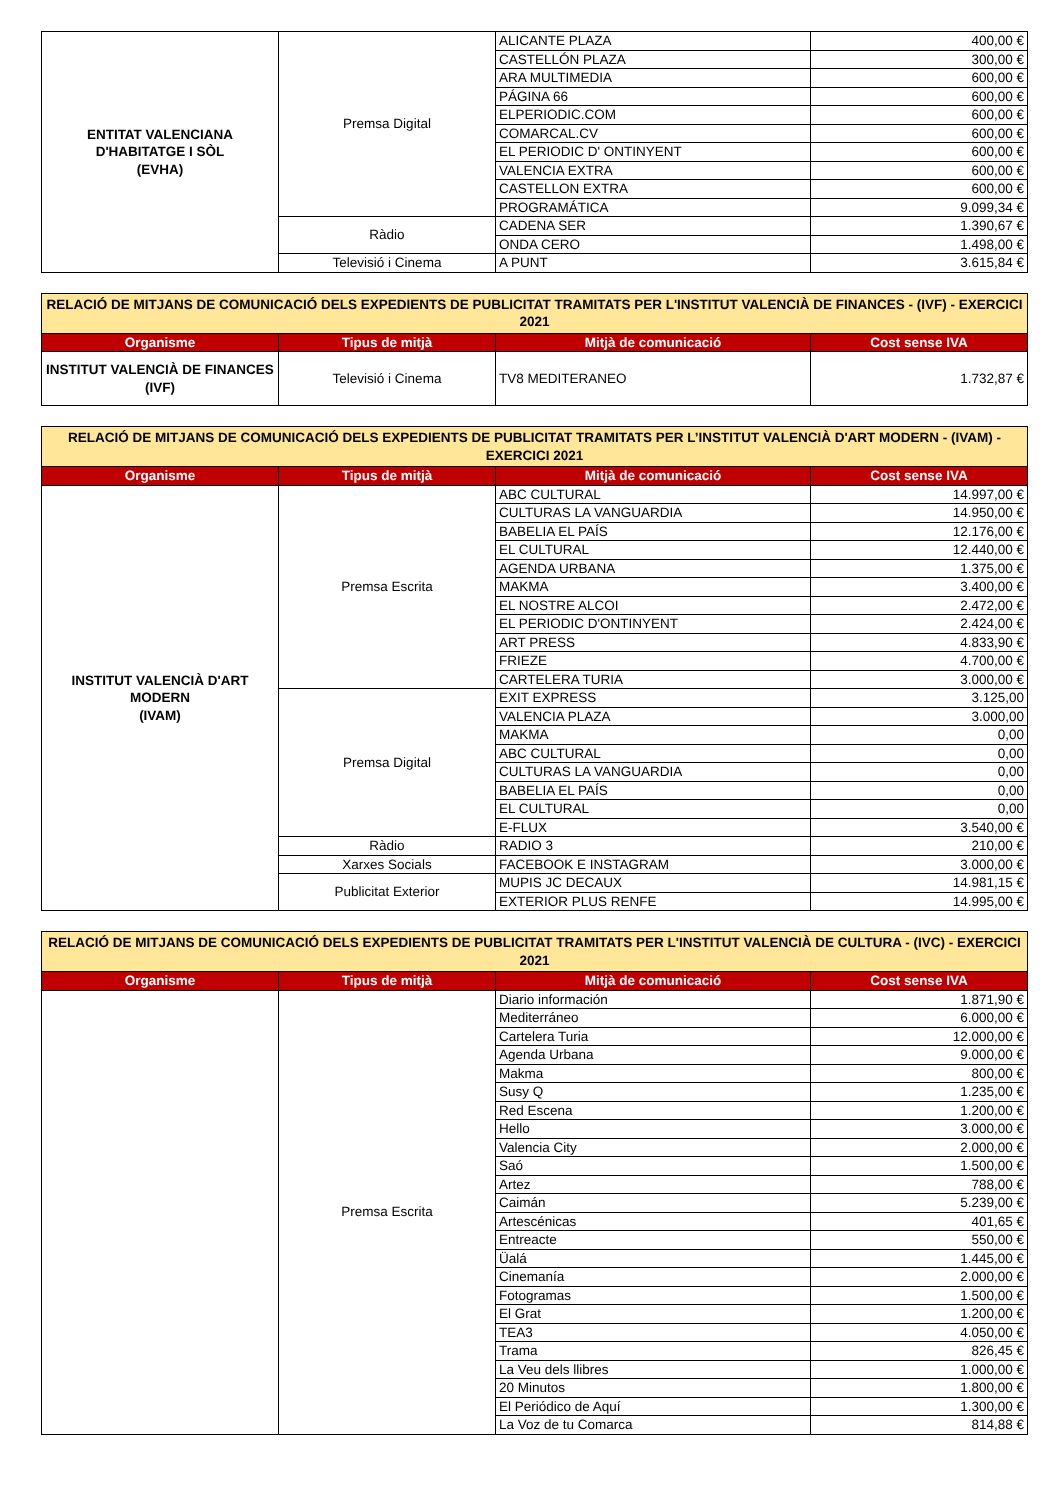| ENTITAT VALENCIANA D'HABITATGE I SÒL (EVHA) | Premsa Digital | ALICANTE PLAZA | 400,00 € |
| | | CASTELLÓN PLAZA | 300,00 € |
| | | ARA MULTIMEDIA | 600,00 € |
| | | PÁGINA 66 | 600,00 € |
| | | ELPERIODIC.COM | 600,00 € |
| | | COMARCAL.CV | 600,00 € |
| | | EL PERIODIC D' ONTINYENT | 600,00 € |
| | | VALENCIA EXTRA | 600,00 € |
| | | CASTELLON EXTRA | 600,00 € |
| | | PROGRAMÁTICA | 9.099,34 € |
| | Ràdio | CADENA SER | 1.390,67 € |
| | | ONDA CERO | 1.498,00 € |
| | Televisió i Cinema | A PUNT | 3.615,84 € |
| RELACIÓ DE MITJANS DE COMUNICACIÓ DELS EXPEDIENTS DE PUBLICITAT TRAMITATS PER L'INSTITUT VALENCIÀ DE FINANCES - (IVF) - EXERCICI 2021 | | | |
| Organisme | Tipus de mitjà | Mitjà de comunicació | Cost sense IVA |
| INSTITUT VALENCIÀ DE FINANCES (IVF) | Televisió i Cinema | TV8 MEDITERANEO | 1.732,87 € |
| RELACIÓ DE MITJANS DE COMUNICACIÓ DELS EXPEDIENTS DE PUBLICITAT TRAMITATS PER L’INSTITUT VALENCIÀ D'ART MODERN - (IVAM) - EXERCICI 2021 | | | |
| Organisme | Tipus de mitjà | Mitjà de comunicació | Cost sense IVA |
| INSTITUT VALENCIÀ D'ART MODERN (IVAM) | Premsa Escrita | ABC CULTURAL | 14.997,00 € |
| | | CULTURAS LA VANGUARDIA | 14.950,00 € |
| | | BABELIA EL PAÍS | 12.176,00 € |
| | | EL CULTURAL | 12.440,00 € |
| | | AGENDA URBANA | 1.375,00 € |
| | | MAKMA | 3.400,00 € |
| | | EL NOSTRE ALCOI | 2.472,00 € |
| | | EL PERIODIC D'ONTINYENT | 2.424,00 € |
| | | ART PRESS | 4.833,90 € |
| | | FRIEZE | 4.700,00 € |
| | | CARTELERA TURIA | 3.000,00 € |
| | Premsa Digital | EXIT EXPRESS | 3.125,00 |
| | | VALENCIA PLAZA | 3.000,00 |
| | | MAKMA | 0,00 |
| | | ABC CULTURAL | 0,00 |
| | | CULTURAS LA VANGUARDIA | 0,00 |
| | | BABELIA EL PAÍS | 0,00 |
| | | EL CULTURAL | 0,00 |
| | | E-FLUX | 3.540,00 € |
| | Ràdio | RADIO 3 | 210,00 € |
| | Xarxes Socials | FACEBOOK E INSTAGRAM | 3.000,00 € |
| | Publicitat Exterior | MUPIS JC DECAUX | 14.981,15 € |
| | | EXTERIOR PLUS RENFE | 14.995,00 € |
| RELACIÓ DE MITJANS DE COMUNICACIÓ DELS EXPEDIENTS DE PUBLICITAT TRAMITATS PER L'INSTITUT VALENCIÀ DE CULTURA - (IVC) - EXERCICI 2021 | | | |
| Organisme | Tipus de mitjà | Mitjà de comunicació | Cost sense IVA |
| | Premsa Escrita | Diario información | 1.871,90 € |
| | | Mediterráneo | 6.000,00 € |
| | | Cartelera Turia | 12.000,00 € |
| | | Agenda Urbana | 9.000,00 € |
| | | Makma | 800,00 € |
| | | Susy Q | 1.235,00 € |
| | | Red Escena | 1.200,00 € |
| | | Hello | 3.000,00 € |
| | | Valencia City | 2.000,00 € |
| | | Saó | 1.500,00 € |
| | | Artez | 788,00 € |
| | | Caimán | 5.239,00 € |
| | | Artescénicas | 401,65 € |
| | | Entreacte | 550,00 € |
| | | Üalá | 1.445,00 € |
| | | Cinemanía | 2.000,00 € |
| | | Fotogramas | 1.500,00 € |
| | | El Grat | 1.200,00 € |
| | | TEA3 | 4.050,00 € |
| | | Trama | 826,45 € |
| | | La Veu dels llibres | 1.000,00 € |
| | | 20 Minutos | 1.800,00 € |
| | | El Periódico de Aquí | 1.300,00 € |
| | | La Voz de tu Comarca | 814,88 € |